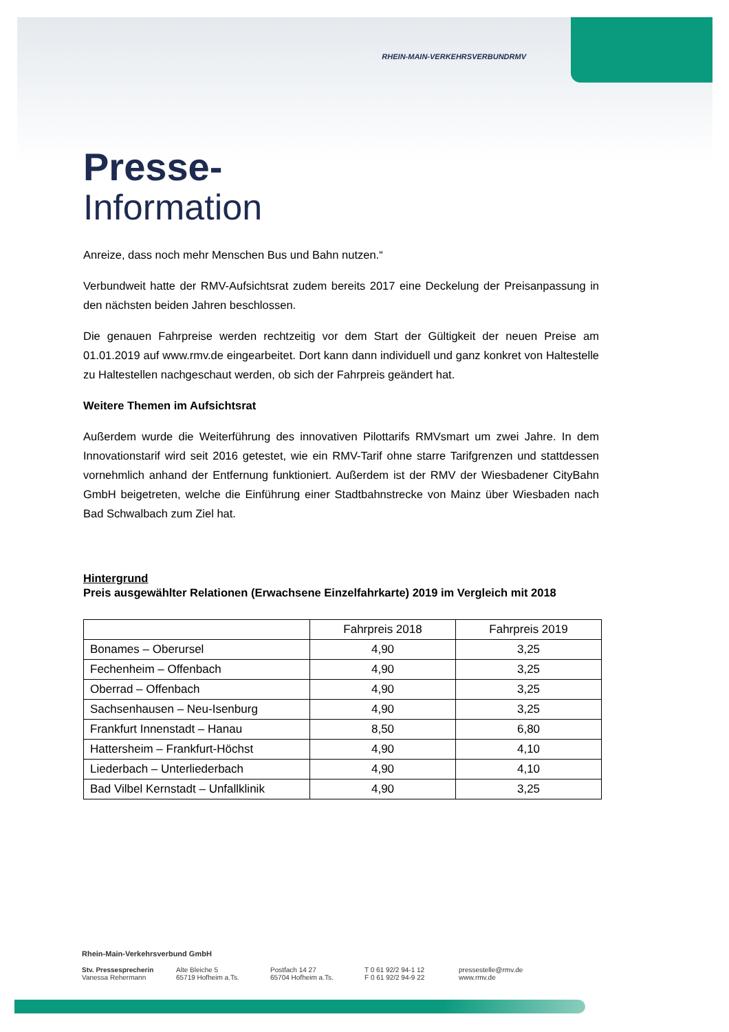RHEIN-MAIN-VERKEHRSVERBUND RMV
Presse-
Information
Anreize, dass noch mehr Menschen Bus und Bahn nutzen.“
Verbundweit hatte der RMV-Aufsichtsrat zudem bereits 2017 eine Deckelung der Preisanpassung in den nächsten beiden Jahren beschlossen.
Die genauen Fahrpreise werden rechtzeitig vor dem Start der Gültigkeit der neuen Preise am 01.01.2019 auf www.rmv.de eingearbeitet. Dort kann dann individuell und ganz konkret von Haltestelle zu Haltestellen nachgeschaut werden, ob sich der Fahrpreis geändert hat.
Weitere Themen im Aufsichtsrat
Außerdem wurde die Weiterführung des innovativen Pilottarifs RMVsmart um zwei Jahre. In dem Innovationstarif wird seit 2016 getestet, wie ein RMV-Tarif ohne starre Tarifgrenzen und stattdessen vornehmlich anhand der Entfernung funktioniert. Außerdem ist der RMV der Wiesbadener CityBahn GmbH beigetreten, welche die Einführung einer Stadtbahnstrecke von Mainz über Wiesbaden nach Bad Schwalbach zum Ziel hat.
Hintergrund
Preis ausgewählter Relationen (Erwachsene Einzelfahrkarte) 2019 im Vergleich mit 2018
| | Fahrpreis 2018 | Fahrpreis 2019 |
| --- | --- | --- |
| Bonames – Oberursel | 4,90 | 3,25 |
| Fechenheim – Offenbach | 4,90 | 3,25 |
| Oberrad – Offenbach | 4,90 | 3,25 |
| Sachsenhausen – Neu-Isenburg | 4,90 | 3,25 |
| Frankfurt Innenstadt – Hanau | 8,50 | 6,80 |
| Hattersheim – Frankfurt-Höchst | 4,90 | 4,10 |
| Liederbach – Unterliederbach | 4,90 | 4,10 |
| Bad Vilbel Kernstadt – Unfallklinik | 4,90 | 3,25 |
Rhein-Main-Verkehrsverbund GmbH
Stv. Pressesprecherin
Vanessa Rehermann
Alte Bleiche 5
65719 Hofheim a.Ts.
Postfach 14 27
65704 Hofheim a.Ts.
T 0 61 92/2 94-1 12
F 0 61 92/2 94-9 22
pressestelle@rmv.de
www.rmv.de